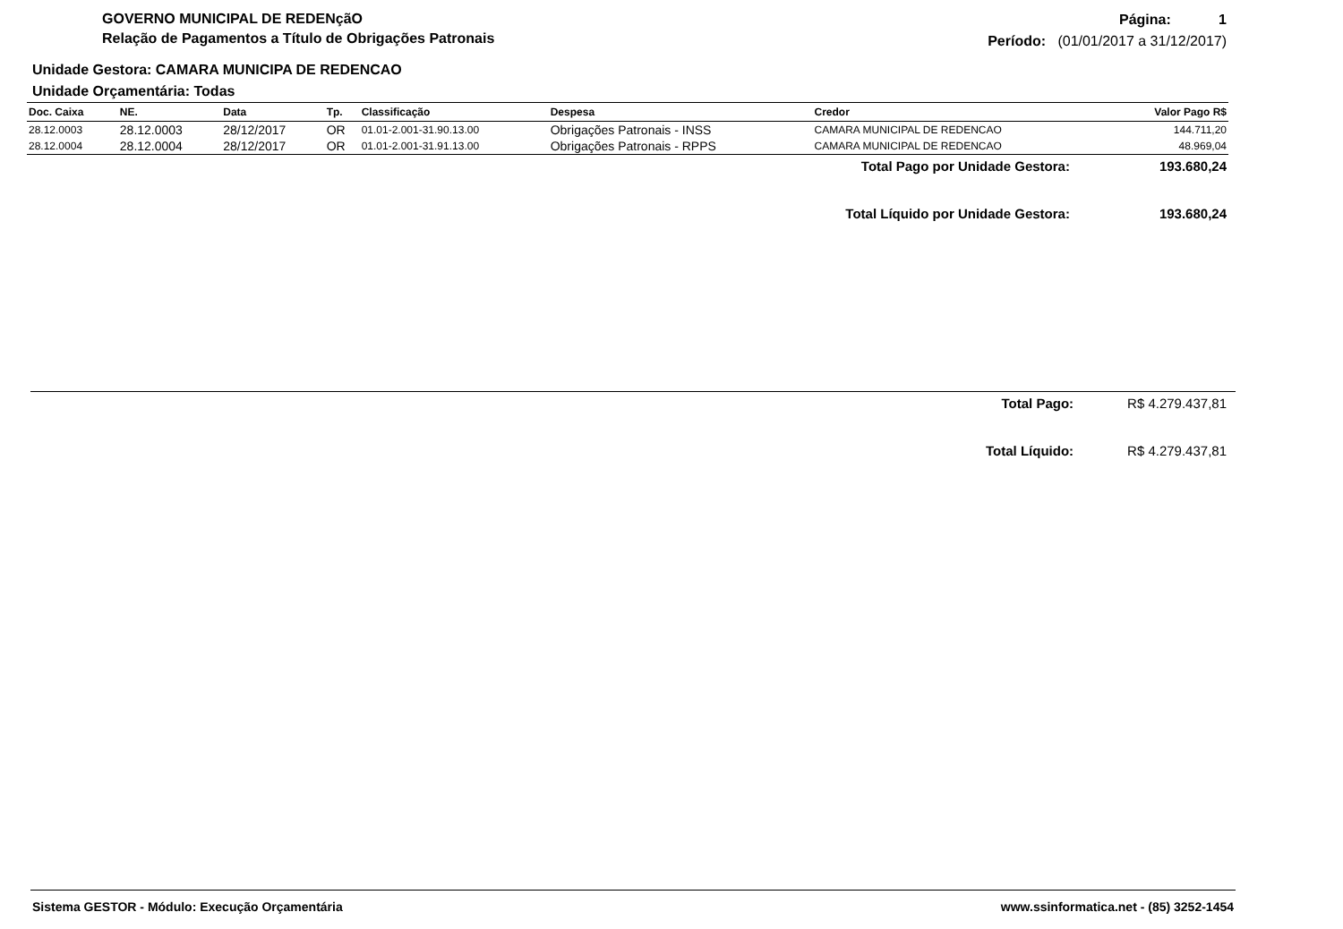GOVERNO MUNICIPAL DE REDENçãO
Relação de Pagamentos a Título de Obrigações Patronais
Página: 1
Período: (01/01/2017 a 31/12/2017)
Unidade Gestora: CAMARA MUNICIPA DE REDENCAO
Unidade Orçamentária: Todas
| Doc. Caixa | NE. | Data | Tp. | Classificação | Despesa | Credor | Valor Pago R$ |
| --- | --- | --- | --- | --- | --- | --- | --- |
| 28.12.0003 | 28.12.0003 | 28/12/2017 | OR | 01.01-2.001-31.90.13.00 | Obrigações Patronais - INSS | CAMARA MUNICIPAL DE REDENCAO | 144.711,20 |
| 28.12.0004 | 28.12.0004 | 28/12/2017 | OR | 01.01-2.001-31.91.13.00 | Obrigações Patronais - RPPS | CAMARA MUNICIPAL DE REDENCAO | 48.969,04 |
Total Pago por Unidade Gestora: 193.680,24
Total Líquido por Unidade Gestora: 193.680,24
Total Pago: R$ 4.279.437,81
Total Líquido: R$ 4.279.437,81
Sistema GESTOR - Módulo: Execução Orçamentária www.ssinformatica.net - (85) 3252-1454